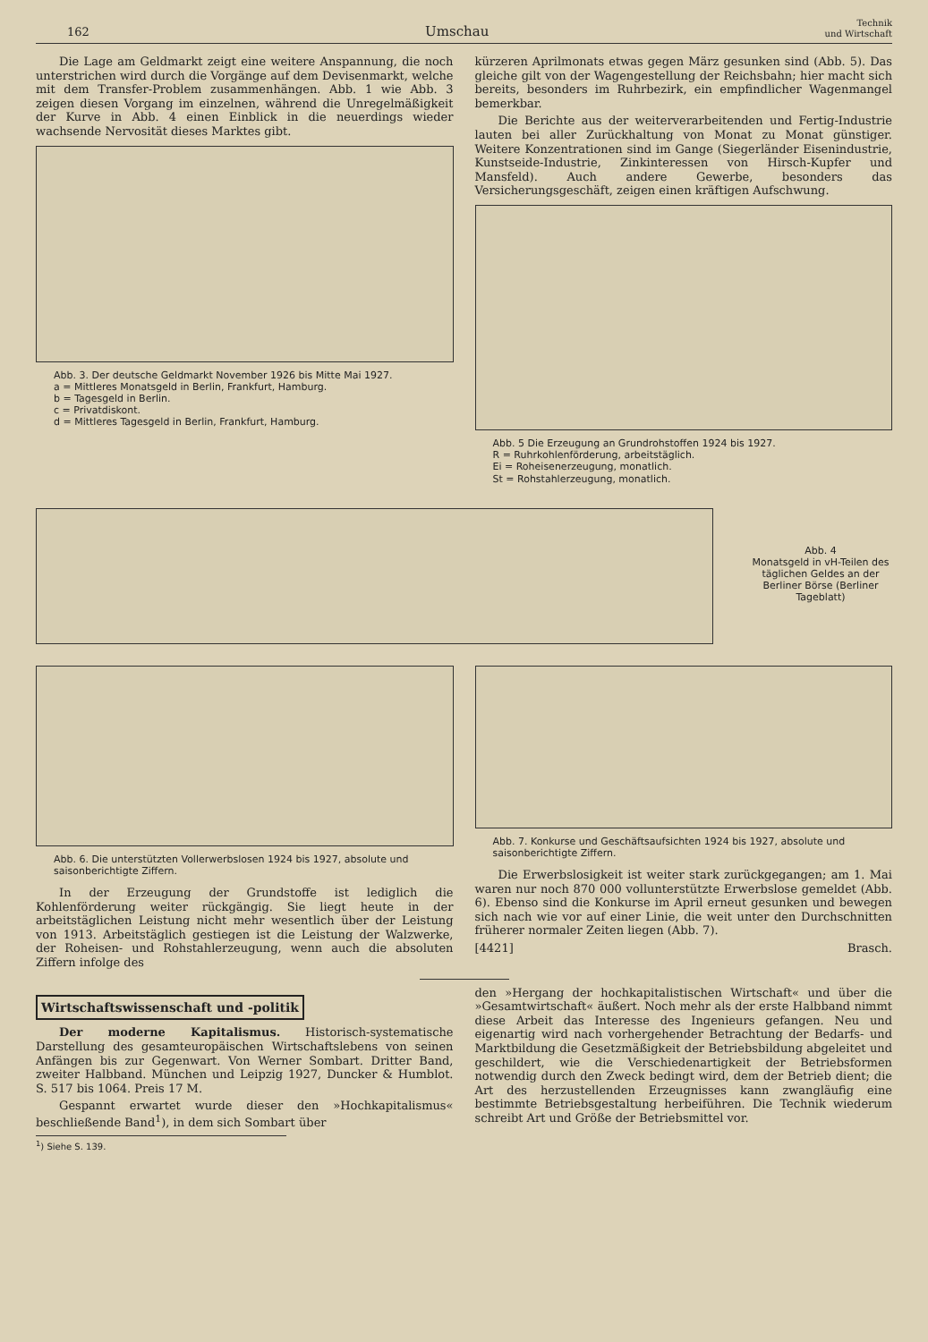162 Umschau Technik
und Wirtschaft
Die Lage am Geldmarkt zeigt eine weitere Anspannung, die noch unterstrichen wird durch die Vorgänge auf dem Devisenmarkt, welche mit dem Transfer-Problem zusammenhängen. Abb. 1 wie Abb. 3 zeigen diesen Vorgang im einzelnen, während die Unregelmäßigkeit der Kurve in Abb. 4 einen Einblick in die neuerdings wieder wachsende Nervosität dieses Marktes gibt.
Abb. 3. Der deutsche Geldmarkt November 1926 bis Mitte Mai 1927.
a = Mittleres Monatsgeld in Berlin, Frankfurt, Hamburg.
b = Tagesgeld in Berlin.
c = Privatdiskont.
d = Mittleres Tagesgeld in Berlin, Frankfurt, Hamburg.
kürzeren Aprilmonats etwas gegen März gesunken sind (Abb. 5). Das gleiche gilt von der Wagengestellung der Reichsbahn; hier macht sich bereits, besonders im Ruhrbezirk, ein empfindlicher Wagenmangel bemerkbar.
Die Berichte aus der weiterverarbeitenden und Fertig-Industrie lauten bei aller Zurückhaltung von Monat zu Monat günstiger. Weitere Konzentrationen sind im Gange (Siegerländer Eisenindustrie, Kunstseide-Industrie, Zinkinteressen von Hirsch-Kupfer und Mansfeld). Auch andere Gewerbe, besonders das Versicherungsgeschäft, zeigen einen kräftigen Aufschwung.
Abb. 5 Die Erzeugung an Grundrohstoffen 1924 bis 1927.
R = Ruhrkohlenförderung, arbeitstäglich.
Ei = Roheisenerzeugung, monatlich.
St = Rohstahlerzeugung, monatlich.
Abb. 4
Monatsgeld in vH-Teilen des täglichen Geldes an der Berliner Börse (Berliner Tageblatt)
Abb. 6. Die unterstützten Vollerwerbslosen 1924 bis 1927, absolute und saisonberichtigte Ziffern.
In der Erzeugung der Grundstoffe ist lediglich die Kohlenförderung weiter rückgängig. Sie liegt heute in der arbeitstäglichen Leistung nicht mehr wesentlich über der Leistung von 1913. Arbeitstäglich gestiegen ist die Leistung der Walzwerke, der Roheisen- und Rohstahlerzeugung, wenn auch die absoluten Ziffern infolge des
Abb. 7. Konkurse und Geschäftsaufsichten 1924 bis 1927, absolute und saisonberichtigte Ziffern.
Die Erwerbslosigkeit ist weiter stark zurückgegangen; am 1. Mai waren nur noch 870 000 vollunterstützte Erwerbslose gemeldet (Abb. 6). Ebenso sind die Konkurse im April erneut gesunken und bewegen sich nach wie vor auf einer Linie, die weit unter den Durchschnitten früherer normaler Zeiten liegen (Abb. 7).
[4421] Brasch.
Wirtschaftswissenschaft und -politik
Der moderne Kapitalismus. Historisch-systematische Darstellung des gesamteuropäischen Wirtschaftslebens von seinen Anfängen bis zur Gegenwart. Von Werner Sombart. Dritter Band, zweiter Halbband. München und Leipzig 1927, Duncker & Humblot. S. 517 bis 1064. Preis 17 M.
Gespannt erwartet wurde dieser den »Hochkapitalismus« beschließende Band<sup>1</sup>), in dem sich Sombart über
<sup>1</sup>) Siehe S. 139.
den »Hergang der hochkapitalistischen Wirtschaft« und über die »Gesamtwirtschaft« äußert. Noch mehr als der erste Halbband nimmt diese Arbeit das Interesse des Ingenieurs gefangen. Neu und eigenartig wird nach vorhergehender Betrachtung der Bedarfs- und Marktbildung die Gesetzmäßigkeit der Betriebsbildung abgeleitet und geschildert, wie die Verschiedenartigkeit der Betriebsformen notwendig durch den Zweck bedingt wird, dem der Betrieb dient; die Art des herzustellenden Erzeugnisses kann zwangläufig eine bestimmte Betriebsgestaltung herbeiführen. Die Technik wiederum schreibt Art und Größe der Betriebsmittel vor.